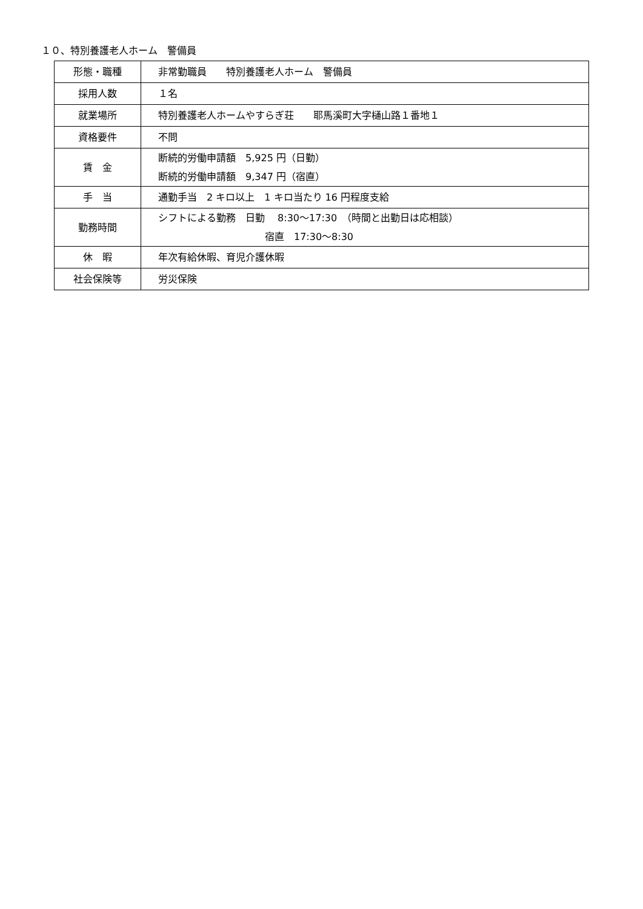１０、特別養護老人ホーム　警備員
| 形態・職種 | 非常勤職員 特別養護老人ホーム 警備員 |
| 採用人数 | １名 |
| 就業場所 | 特別養護老人ホームやすらぎ荘 耶馬溪町大字樋山路１番地１ |
| 資格要件 | 不問 |
| 賃 金 | 断続的労働申請額 5,925 円（日勤） 断続的労働申請額 9,347 円（宿直） |
| 手 当 | 通勤手当 2 キロ以上 1 キロ当たり 16 円程度支給 |
| 勤務時間 | シフトによる勤務 日勤 8:30～17:30 （時間と出勤日は応相談） 宿直 17:30～8:30 |
| 休 暇 | 年次有給休暇、育児介護休暇 |
| 社会保険等 | 労災保険 |